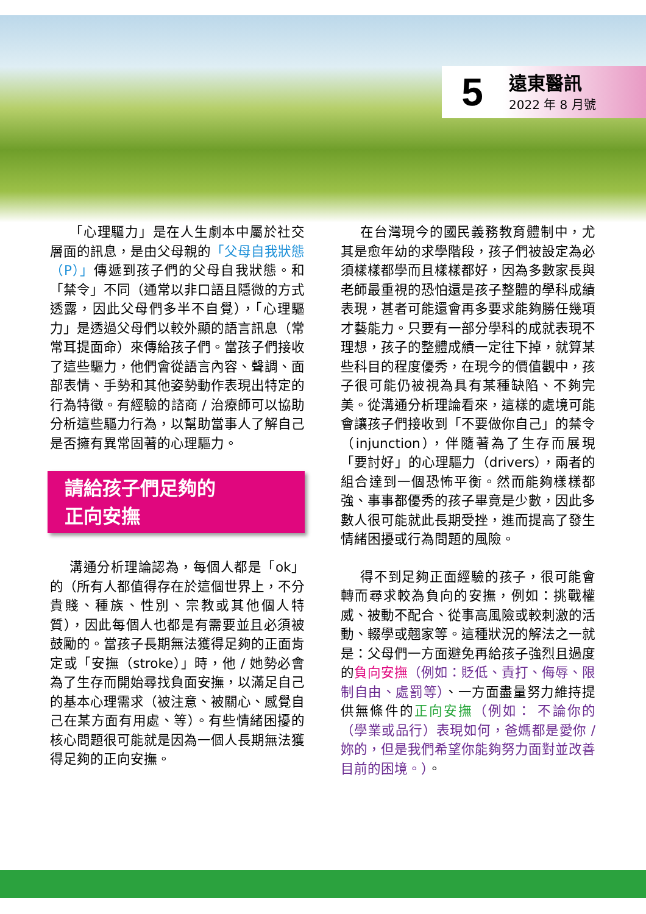5
遠東醫訊
2022 年 8 月號
「心理驅力」是在人生劇本中屬於社交層面的訊息，是由父母親的「父母自我狀態（P）」傳遞到孩子們的父母自我狀態。和「禁令」不同（通常以非口語且隱微的方式透露，因此父母們多半不自覺），「心理驅力」是透過父母們以較外顯的語言訊息（常常耳提面命）來傳給孩子們。當孩子們接收了這些驅力，他們會從語言內容、聲調、面部表情、手勢和其他姿勢動作表現出特定的行為特徵。有經驗的諮商 / 治療師可以協助分析這些驅力行為，以幫助當事人了解自己是否擁有異常固著的心理驅力。
請給孩子們足夠的
正向安撫
溝通分析理論認為，每個人都是「ok」的（所有人都值得存在於這個世界上，不分貴賤、種族、性別、宗教或其他個人特質），因此每個人也都是有需要並且必須被鼓勵的。當孩子長期無法獲得足夠的正面肯定或「安撫（stroke）」時，他 / 她勢必會為了生存而開始尋找負面安撫，以滿足自己的基本心理需求（被注意、被關心、感覺自己在某方面有用處、等）。有些情緒困擾的核心問題很可能就是因為一個人長期無法獲得足夠的正向安撫。
在台灣現今的國民義務教育體制中，尤其是愈年幼的求學階段，孩子們被設定為必須樣樣都學而且樣樣都好，因為多數家長與老師最重視的恐怕還是孩子整體的學科成績表現，甚者可能還會再多要求能夠勝任幾項才藝能力。只要有一部分學科的成就表現不理想，孩子的整體成績一定往下掉，就算某些科目的程度優秀，在現今的價值觀中，孩子很可能仍被視為具有某種缺陷、不夠完美。從溝通分析理論看來，這樣的處境可能會讓孩子們接收到「不要做你自己」的禁令（injunction），伴隨著為了生存而展現「要討好」的心理驅力（drivers），兩者的組合達到一個恐怖平衡。然而能夠樣樣都強、事事都優秀的孩子畢竟是少數，因此多數人很可能就此長期受挫，進而提高了發生情緒困擾或行為問題的風險。
得不到足夠正面經驗的孩子，很可能會轉而尋求較為負向的安撫，例如：挑戰權威、被動不配合、從事高風險或較刺激的活動、輟學或翹家等。這種狀況的解法之一就是：父母們一方面避免再給孩子強烈且過度的負向安撫（例如：貶低、責打、侮辱、限制自由、處罰等）、一方面盡量努力維持提供無條件的正向安撫（例如： 不論你的（學業或品行）表現如何，爸媽都是愛你 / 妳的，但是我們希望你能夠努力面對並改善目前的困境。）。